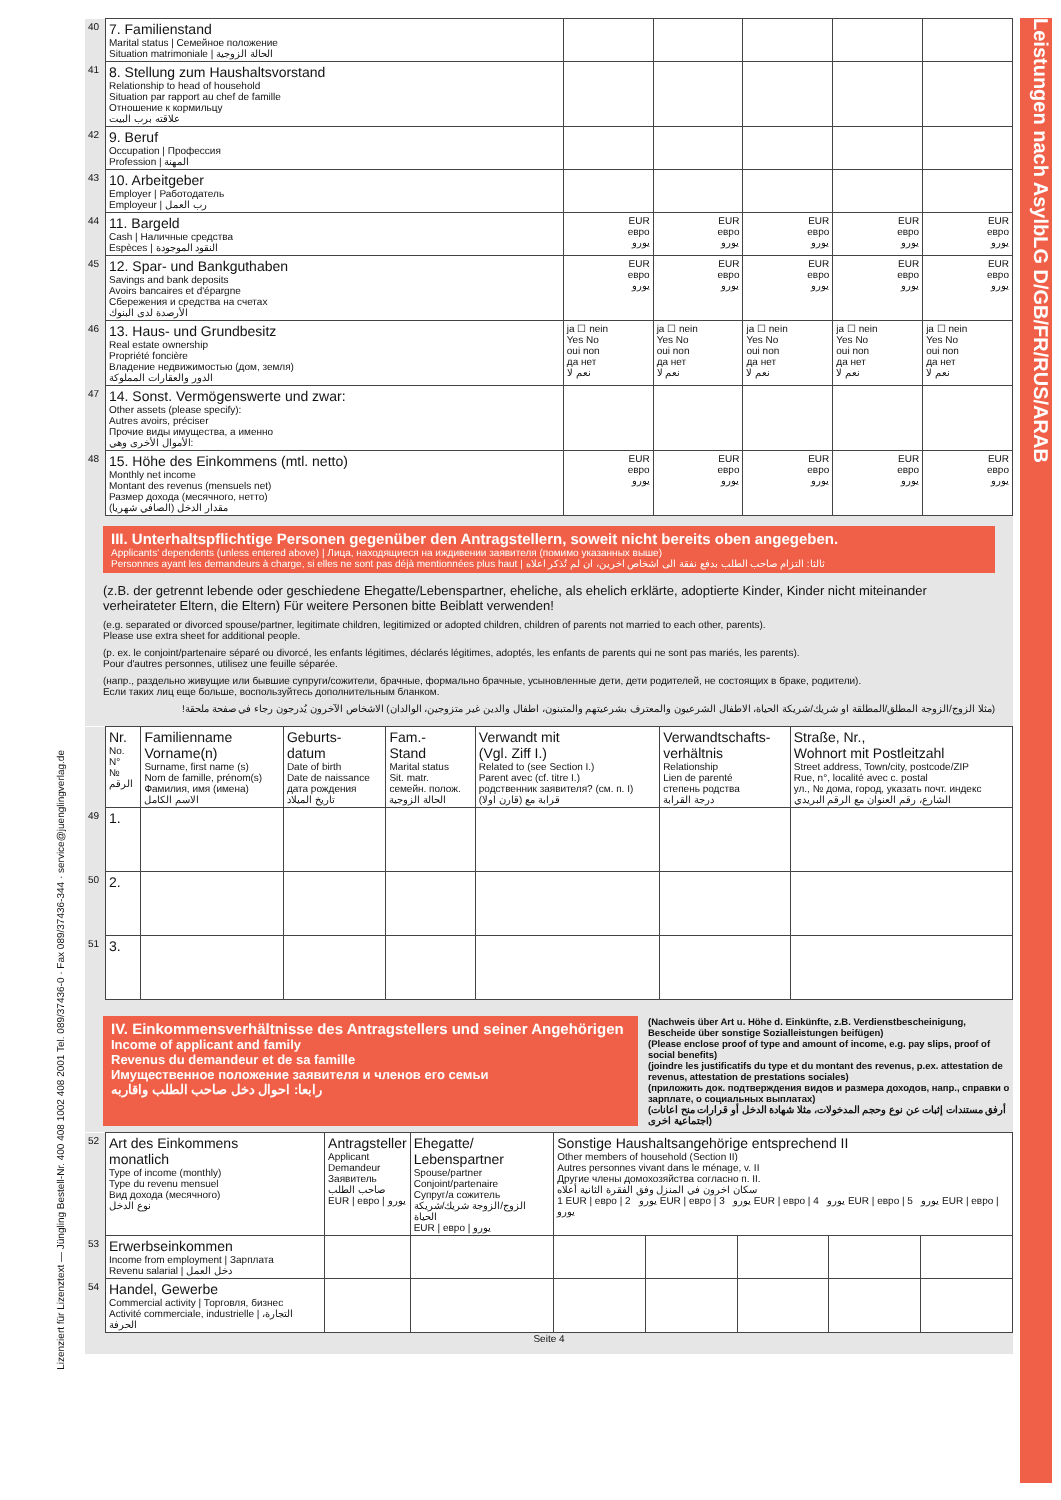Leistungen nach AsylbLG D/GB/FR/RUS/ARAB
Lizenziert für Lizenztext — Jüngling Bestell-Nr. 400 408 1002 408 2001 Tel. 089/37436-0 · Fax 089/37436-344 · service@juenglingverlag.de
| 40 | 7. Familienstand Marital status / Семейное положение Situation matrimoniale / الحالة الزوجية | | | | | |
| 41 | 8. Stellung zum Haushaltsvorstand Relationship to head of household Situation par rapport au chef de famille Отношение к кормильцу علاقته برب البيت | | | | | |
| 42 | 9. Beruf Occupation / Профессия Profession / المهنة | | | | | |
| 43 | 10. Arbeitgeber Employer / Работодатель Employeur / رب العمل | | | | | |
| 44 | 11. Bargeld Cash / Наличные средства Espèces / النقود الموجودة | EUR евро يورو | EUR евро يورو | EUR евро يورو | EUR евро يورو | EUR евро يورو |
| 45 | 12. Spar- und Bankguthaben Savings and bank deposits Avoirs bancaires et d'épargne Сбережения и средства на счетах الأرصدة لدى البنوك | EUR евро يورو | EUR евро يورو | EUR евро يورو | EUR евро يورو | EUR евро يورو |
| 46 | 13. Haus- und Grundbesitz Real estate ownership Propriété foncière Владение недвижимостью (дом, земля) الدور والعقارات المملوكة | ja ☐ nein Yes No oui non да нет نعم لا | ja ☐ nein Yes No oui non да нет نعم لا | ja ☐ nein Yes No oui non да нет نعم لا | ja ☐ nein Yes No oui non да нет نعم لا | ja ☐ nein Yes No oui non да нет نعم لا |
| 47 | 14. Sonst. Vermögenswerte und zwar: Other assets (please specify): Autres avoirs, préciser Прочие виды имущества, а именно الأموال الأخرى وهي: | | | | | |
| 48 | 15. Höhe des Einkommens (mtl. netto) Monthly net income Montant des revenus (mensuels net) Размер дохода (месячного, нетто) مقدار الدخل (الصافي شهريا) | EUR евро يورو | EUR евро يورو | EUR евро يورو | EUR евро يورو | EUR евро يورو |
III. Unterhaltspflichtige Personen gegenüber den Antragstellern, soweit nicht bereits oben angegeben.
Applicants' dependents (unless entered above) | Лица, находящиеся на иждивении заявителя (помимо указанных выше)
Personnes ayant les demandeurs à charge, si elles ne sont pas déjà mentionnées plus haut | ثالثا: التزام صاحب الطلب بدفع نفقة الى اشخاص اخرين، ان لم تُذكر اعلاه
(z.B. der getrennt lebende oder geschiedene Ehegatte/Lebenspartner, eheliche, als ehelich erklärte, adoptierte Kinder, Kinder nicht miteinander verheirateter Eltern, die Eltern) Für weitere Personen bitte Beiblatt verwenden!
(e.g. separated or divorced spouse/partner, legitimate children, legitimized or adopted children, children of parents not married to each other, parents).
Please use extra sheet for additional people.
(p. ex. le conjoint/partenaire séparé ou divorcé, les enfants légitimes, déclarés légitimes, adoptés, les enfants de parents qui ne sont pas mariés, les parents).
Pour d'autres personnes, utilisez une feuille séparée.
(напр., раздельно живущие или бывшие супруги/сожители, брачные, формально брачные, усыновленные дети, дети родителей, не состоящих в браке, родители).
Если таких лиц еще больше, воспользуйтесь дополнительным бланком.
(مثلا الزوج/الزوجة المطلق/المطلقة او شريك/شريكة الحياة، الاطفال الشرعيون والمعترف بشرعيتهم والمتبنون، اطفال والدين غير متزوجين، الوالدان) الاشخاص الآخرون يُدرجون رجاء في صفحة ملحقة!
| | Nr. No. N° № الرقم | Familienname Vorname(n) Surname, first name (s) Nom de famille, prénom(s) Фамилия, имя (имена) الاسم الكامل | Geburts- datum Date of birth Date de naissance дата рождения تاريخ الميلاد | Fam.- Stand Marital status Sit. matr. семейн. полож. الحالة الزوجية | Verwandt mit (Vgl. Ziff I.) Related to (see Section I.) Parent avec (cf. titre I.) родственник заявителя? (см. п. I) قرابة مع (قارن اولا) | Verwandtschafts- verhältnis Relationship Lien de parenté степень родства درجة القرابة | Straße, Nr., Wohnort mit Postleitzahl Street address, Town/city, postcode/ZIP Rue, n°, localité avec c. postal ул., № дома, город, указать почт. индекс الشارع، رقم العنوان مع الرقم البريدي |
| 49 | 1. | | | | | | |
| 50 | 2. | | | | | | |
| 51 | 3. | | | | | | |
IV. Einkommensverhältnisse des Antragstellers und seiner Angehörigen
Income of applicant and family
Revenus du demandeur et de sa famille
Имущественное положение заявителя и членов его семьи
رابعا: احوال دخل صاحب الطلب واقاربه
(Nachweis über Art u. Höhe d. Einkünfte, z.B. Verdienstbescheinigung, Bescheide über sonstige Sozialleistungen beifügen)
(Please enclose proof of type and amount of income, e.g. pay slips, proof of social benefits)
(joindre les justificatifs du type et du montant des revenus, p.ex. attestation de revenus, attestation de prestations sociales)
(приложить док. подтверждения видов и размера доходов, напр., справки о зарплате, о социальных выплатах)
(أرفق مستندات إثبات عن نوع وحجم المدخولات، مثلا شهادة الدخل أو قرارات منح اعانات اجتماعية اخرى)
| 52 | Art des Einkommens monatlich Type of income (monthly) Type du revenu mensuel Вид дохода (месячного) نوع الدخل | Antragsteller Applicant Demandeur Заявитель صاحب الطلب EUR / евро / يورو | Ehegatte/ Lebenspartner Spouse/partner Conjoint/partenaire Супруг/а сожитель الزوج/الزوجة شريك/شريكة الحياة EUR / евро / يورو | Sonstige Haushaltsangehörige entsprechend II Other members of household (Section II) Autres personnes vivant dans le ménage, v. II Другие члены домохозяйства согласно п. II. سكان اخرون في المنزل وفق الفقرة الثانية أعلاه 1 EUR / евро / يورو 2 EUR / евро / يورو 3 EUR / евро / يورو 4 EUR / евро / يورو 5 EUR / евро / يورو | | | | |
| 53 | Erwerbseinkommen Income from employment / Зарплата Revenu salarial / دخل العمل | | | | | | | |
| 54 | Handel, Gewerbe Commercial activity / Торговля, бизнес Activité commerciale, industrielle / التجارة، الحرفة | | | | | | | |
Seite 4